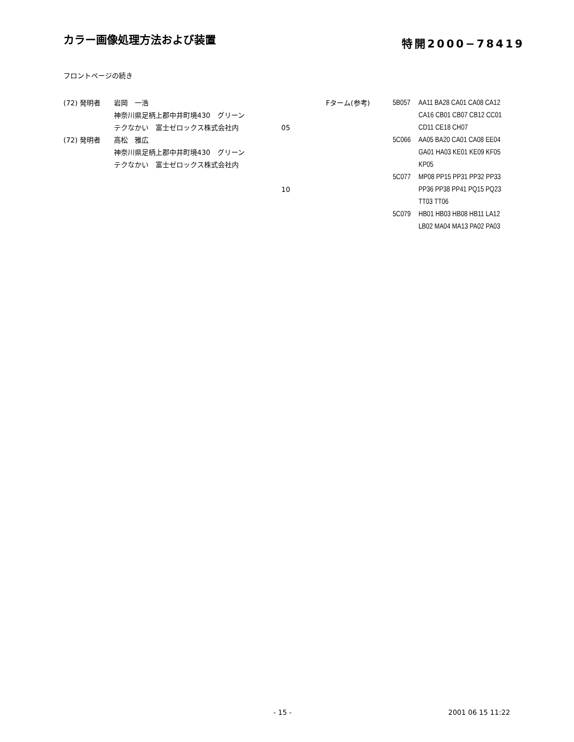カラー画像処理方法および装置
特開2000−78419
フロントページの続き
(72) 発明者 岩岡　一浩
神奈川県足柄上郡中井町境430　グリーン
テクなかい　富士ゼロックス株式会社内
(72) 発明者 高松　雅広
神奈川県足柄上郡中井町境430　グリーン
テクなかい　富士ゼロックス株式会社内
05
10
Fターム(参考) 5B057 AA11 BA28 CA01 CA08 CA12
CA16 CB01 CB07 CB12 CC01
CD11 CE18 CH07
5C066 AA05 BA20 CA01 CA08 EE04
GA01 HA03 KE01 KE09 KF05
KP05
5C077 MP08 PP15 PP31 PP32 PP33
PP36 PP38 PP41 PQ15 PQ23
TT03 TT06
5C079 HB01 HB03 HB08 HB11 LA12
LB02 MA04 MA13 PA02 PA03
- 15 - 2001 06 15 11:22